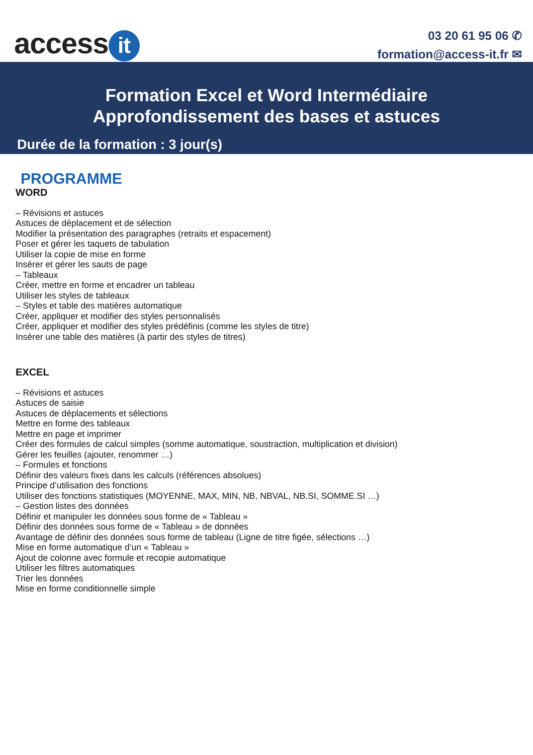access it
03 20 61 95 06 ✆
formation@access-it.fr ✉
Formation Excel et Word Intermédiaire
Approfondissement des bases et astuces
Durée de la formation : 3 jour(s)
PROGRAMME
WORD
– Révisions et astuces
Astuces de déplacement et de sélection
Modifier la présentation des paragraphes (retraits et espacement)
Poser et gérer les taquets de tabulation
Utiliser la copie de mise en forme
Insérer et gérer les sauts de page
– Tableaux
Créer, mettre en forme et encadrer un tableau
Utiliser les styles de tableaux
– Styles et table des matières automatique
Créer, appliquer et modifier des styles personnalisés
Créer, appliquer et modifier des styles prédéfinis (comme les styles de titre)
Insérer une table des matières (à partir des styles de titres)
EXCEL
– Révisions et astuces
Astuces de saisie
Astuces de déplacements et sélections
Mettre en forme des tableaux
Mettre en page et imprimer
Créer des formules de calcul simples (somme automatique, soustraction, multiplication et division)
Gérer les feuilles (ajouter, renommer …)
– Formules et fonctions
Définir des valeurs fixes dans les calculs (références absolues)
Principe d’utilisation des fonctions
Utiliser des fonctions statistiques (MOYENNE, MAX, MIN, NB, NBVAL, NB.SI, SOMME.SI …)
– Gestion listes des données
Définir et manipuler les données sous forme de « Tableau »
Définir des données sous forme de « Tableau » de données
Avantage de définir des données sous forme de tableau (Ligne de titre figée, sélections …)
Mise en forme automatique d’un « Tableau »
Ajout de colonne avec formule et recopie automatique
Utiliser les filtres automatiques
Trier les données
Mise en forme conditionnelle simple